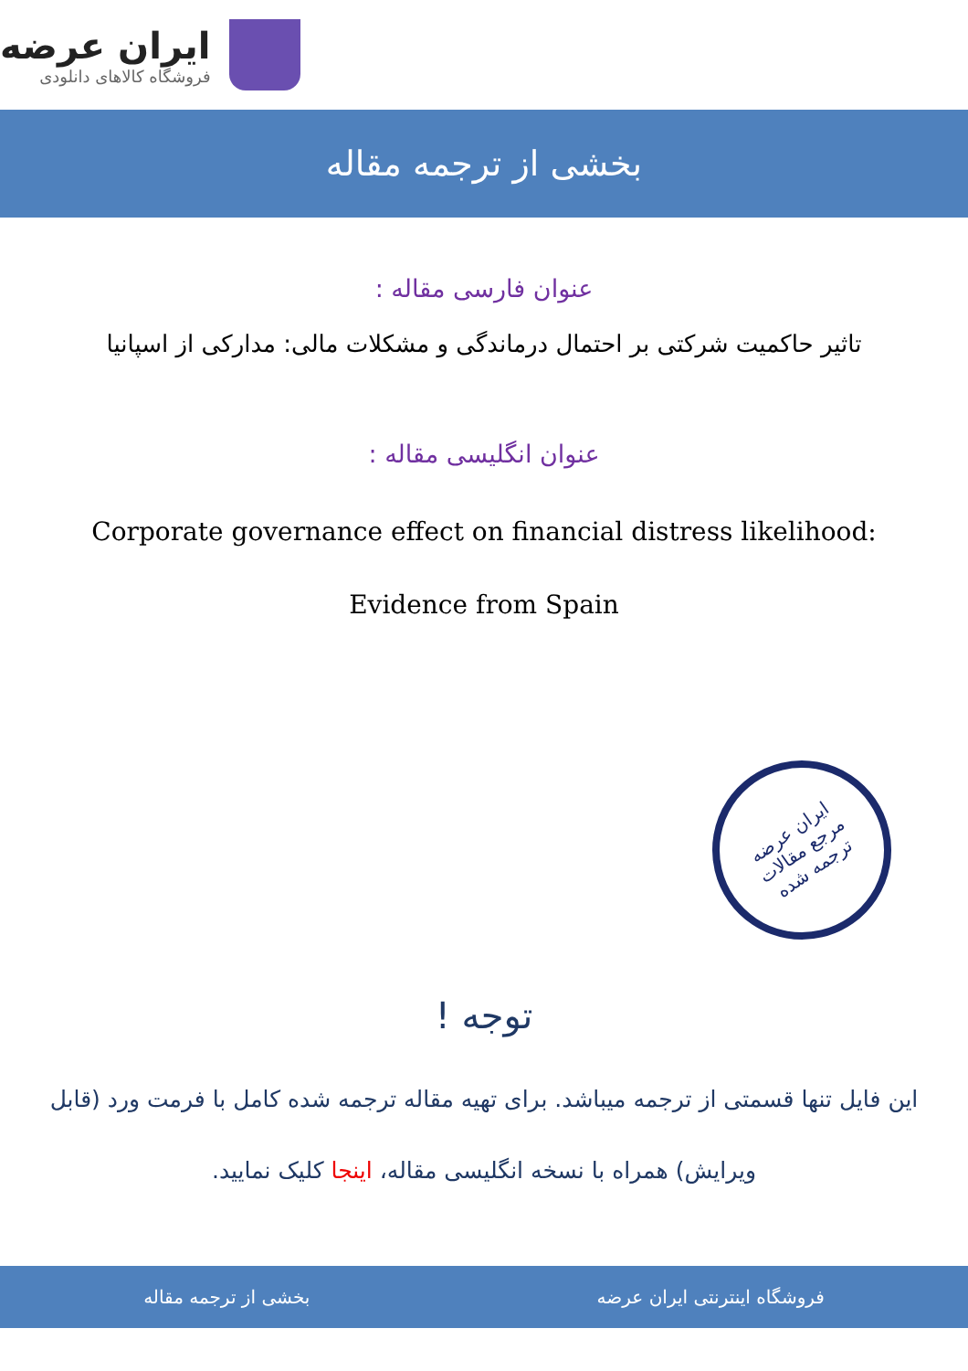ایران عرضه
فروشگاه کالاهای دانلودی
بخشی از ترجمه مقاله
عنوان فارسی مقاله :
تاثیر حاکمیت شرکتی بر احتمال درماندگی و مشکلات مالی: مدارکی از اسپانیا
عنوان انگلیسی مقاله :
Corporate governance effect on financial distress likelihood:
Evidence from Spain
ایران عرضه
مرجع مقالات
ترجمه شده
توجه !
این فایل تنها قسمتی از ترجمه میباشد. برای تهیه مقاله ترجمه شده کامل با فرمت ورد (قابل ویرایش) همراه با نسخه انگلیسی مقاله، اینجا کلیک نمایید.
فروشگاه اینترنتی ایران عرضه بخشی از ترجمه مقاله